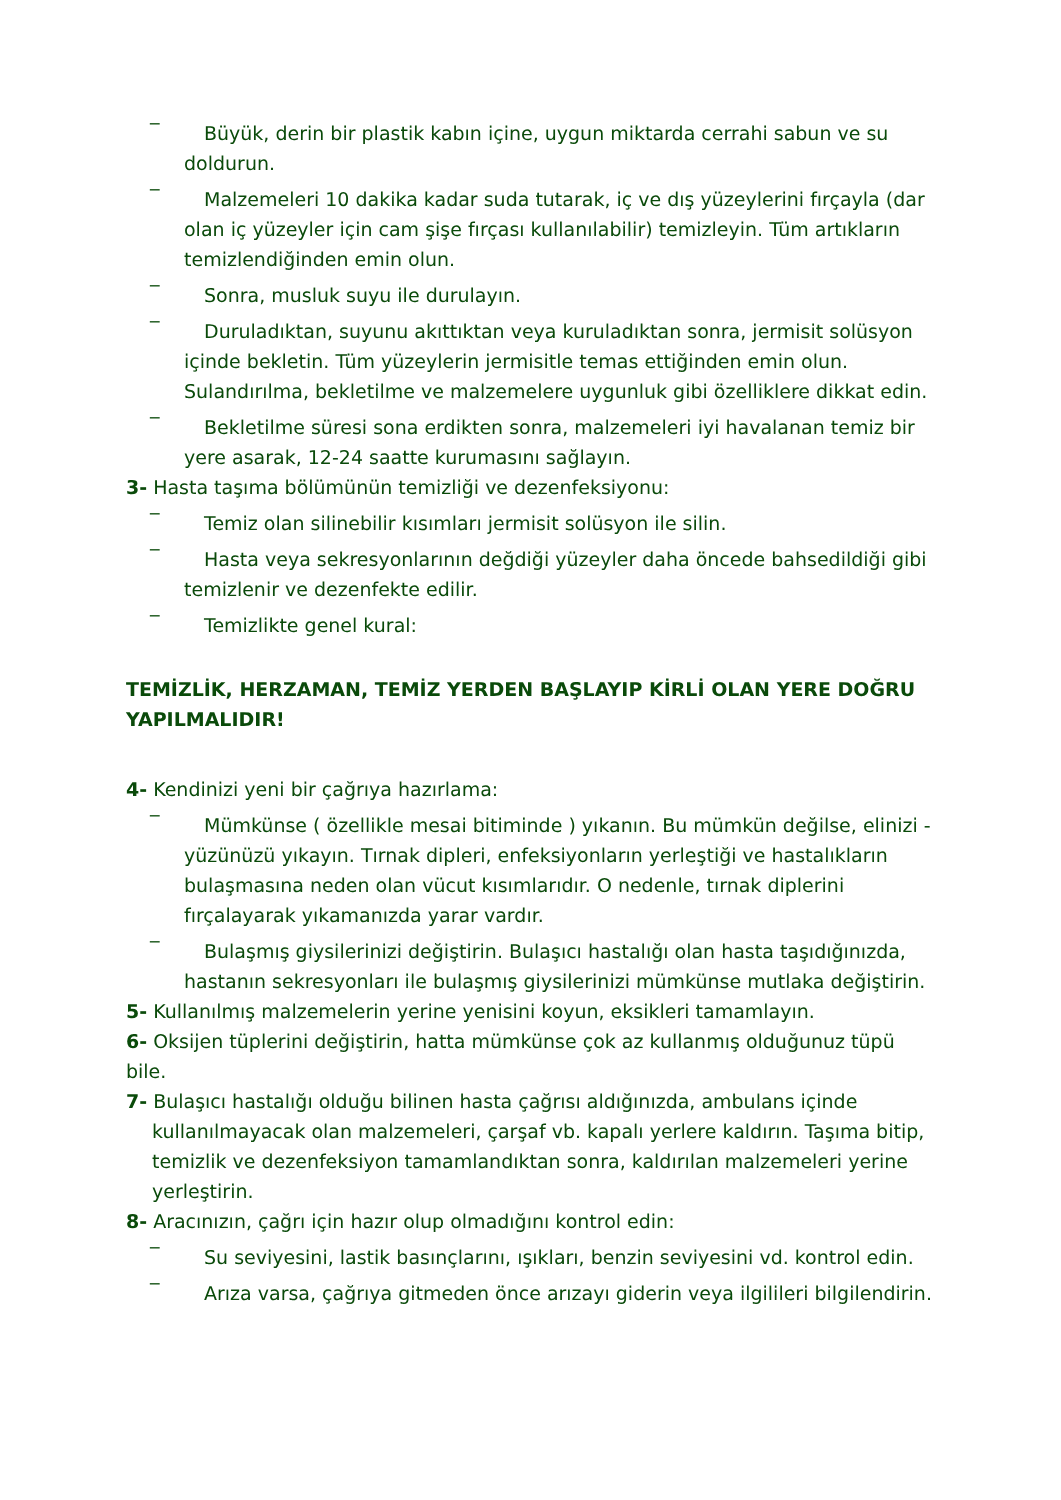_
Büyük, derin bir plastik kabın içine, uygun miktarda cerrahi sabun ve su doldurun.
_
Malzemeleri 10 dakika kadar suda tutarak, iç ve dış yüzeylerini fırçayla (dar olan iç yüzeyler için cam şişe fırçası kullanılabilir) temizleyin. Tüm artıkların temizlendiğinden emin olun.
_
Sonra, musluk suyu ile durulayın.
_
Duruladıktan, suyunu akıttıktan veya kuruladıktan sonra, jermisit solüsyon içinde bekletin. Tüm yüzeylerin jermisitle temas ettiğinden emin olun. Sulandırılma, bekletilme ve malzemelere uygunluk gibi özelliklere dikkat edin.
_
Bekletilme süresi sona erdikten sonra, malzemeleri iyi havalanan temiz bir yere asarak, 12-24 saatte kurumasını sağlayın.
3- Hasta taşıma bölümünün temizliği ve dezenfeksiyonu:
_
Temiz olan silinebilir kısımları jermisit solüsyon ile silin.
_
Hasta veya sekresyonlarının değdiği yüzeyler daha öncede bahsedildiği gibi temizlenir ve dezenfekte edilir.
_
Temizlikte genel kural:
TEMİZLİK, HERZAMAN, TEMİZ YERDEN BAŞLAYIP KİRLİ OLAN YERE DOĞRU YAPILMALIDIR!
4- Kendinizi yeni bir çağrıya hazırlama:
_
Mümkünse ( özellikle mesai bitiminde ) yıkanın. Bu mümkün değilse, elinizi - yüzünüzü yıkayın. Tırnak dipleri, enfeksiyonların yerleştiği ve hastalıkların bulaşmasına neden olan vücut kısımlarıdır. O nedenle, tırnak diplerini fırçalayarak yıkamanızda yarar vardır.
_
Bulaşmış giysilerinizi değiştirin. Bulaşıcı hastalığı olan hasta taşıdığınızda, hastanın sekresyonları ile bulaşmış giysilerinizi mümkünse mutlaka değiştirin.
5- Kullanılmış malzemelerin yerine yenisini koyun, eksikleri tamamlayın.
6- Oksijen tüplerini değiştirin, hatta mümkünse çok az kullanmış olduğunuz tüpü bile.
7- Bulaşıcı hastalığı olduğu bilinen hasta çağrısı aldığınızda, ambulans içinde kullanılmayacak olan malzemeleri, çarşaf vb. kapalı yerlere kaldırın. Taşıma bitip, temizlik ve dezenfeksiyon tamamlandıktan sonra, kaldırılan malzemeleri yerine yerleştirin.
8- Aracınızın, çağrı için hazır olup olmadığını kontrol edin:
_
Su seviyesini, lastik basınçlarını, ışıkları, benzin seviyesini vd. kontrol edin.
_
Arıza varsa, çağrıya gitmeden önce arızayı giderin veya ilgilileri bilgilendirin.